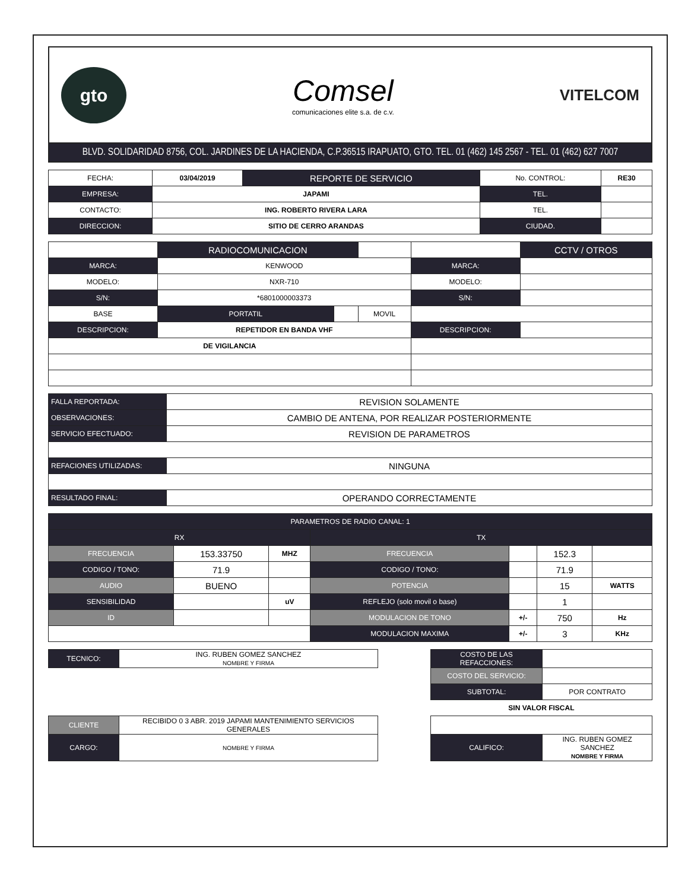gto
Comsel
comunicaciones elite s.a. de c.v.
VITELCOM
BLVD. SOLIDARIDAD 8756, COL. JARDINES DE LA HACIENDA, C.P.36515 IRAPUATO, GTO. TEL. 01 (462) 145 2567 - TEL. 01 (462) 627 7007
| FECHA: | 03/04/2019 | REPORTE DE SERVICIO | No. CONTROL: | RE30 |
| EMPRESA: | JAPAMI | | TEL. | |
| CONTACTO: | ING. ROBERTO RIVERA LARA | | TEL. | |
| DIRECCION: | SITIO DE CERRO ARANDAS | | CIUDAD. | |
| | RADIOCOMUNICACION | | | | CCTV / OTROS |
| MARCA: | KENWOOD | | | MARCA: | |
| MODELO: | NXR-710 | | | MODELO: | |
| S/N: | *6801000003373 | | | S/N: | |
| BASE | PORTATIL | | MOVIL | | |
| DESCRIPCION: | REPETIDOR EN BANDA VHF | | | DESCRIPCION: | |
| DE VIGILANCIA | | | | | |
| FALLA REPORTADA: | REVISION SOLAMENTE |
| OBSERVACIONES: | CAMBIO DE ANTENA, POR REALIZAR POSTERIORMENTE |
| SERVICIO EFECTUADO: | REVISION DE PARAMETROS |
| REFACIONES UTILIZADAS: | NINGUNA |
| RESULTADO FINAL: | OPERANDO CORRECTAMENTE |
| PARAMETROS DE RADIO CANAL: 1 | | | | | | |
| --- | --- | --- | --- | --- | --- | --- |
| RX | | | TX | | | |
| FRECUENCIA | 153.33750 | MHZ | FRECUENCIA | | 152.3 | |
| CODIGO / TONO: | 71.9 | | CODIGO / TONO: | | 71.9 | |
| AUDIO | BUENO | | POTENCIA | | 15 | WATTS |
| SENSIBILIDAD | | uV | REFLEJO (solo movil o base) | | 1 | |
| ID | | | MODULACION DE TONO | +/- | 750 | Hz |
| | | | MODULACION MAXIMA | +/- | 3 | KHz |
| TECNICO: | ING. RUBEN GOMEZ SANCHEZ NOMBRE Y FIRMA | | COSTO DE LAS REFACCIONES: | |
| | | | COSTO DEL SERVICIO: | |
| | | | SUBTOTAL: | POR CONTRATO |
| | | | SIN VALOR FISCAL | |
| CLIENTE | RECIBIDO 0 3 ABR. 2019 JAPAMI MANTENIMIENTO SERVICIOS GENERALES | | | |
| CARGO: | NOMBRE Y FIRMA | | CALIFICO: | ING. RUBEN GOMEZ SANCHEZ NOMBRE Y FIRMA |